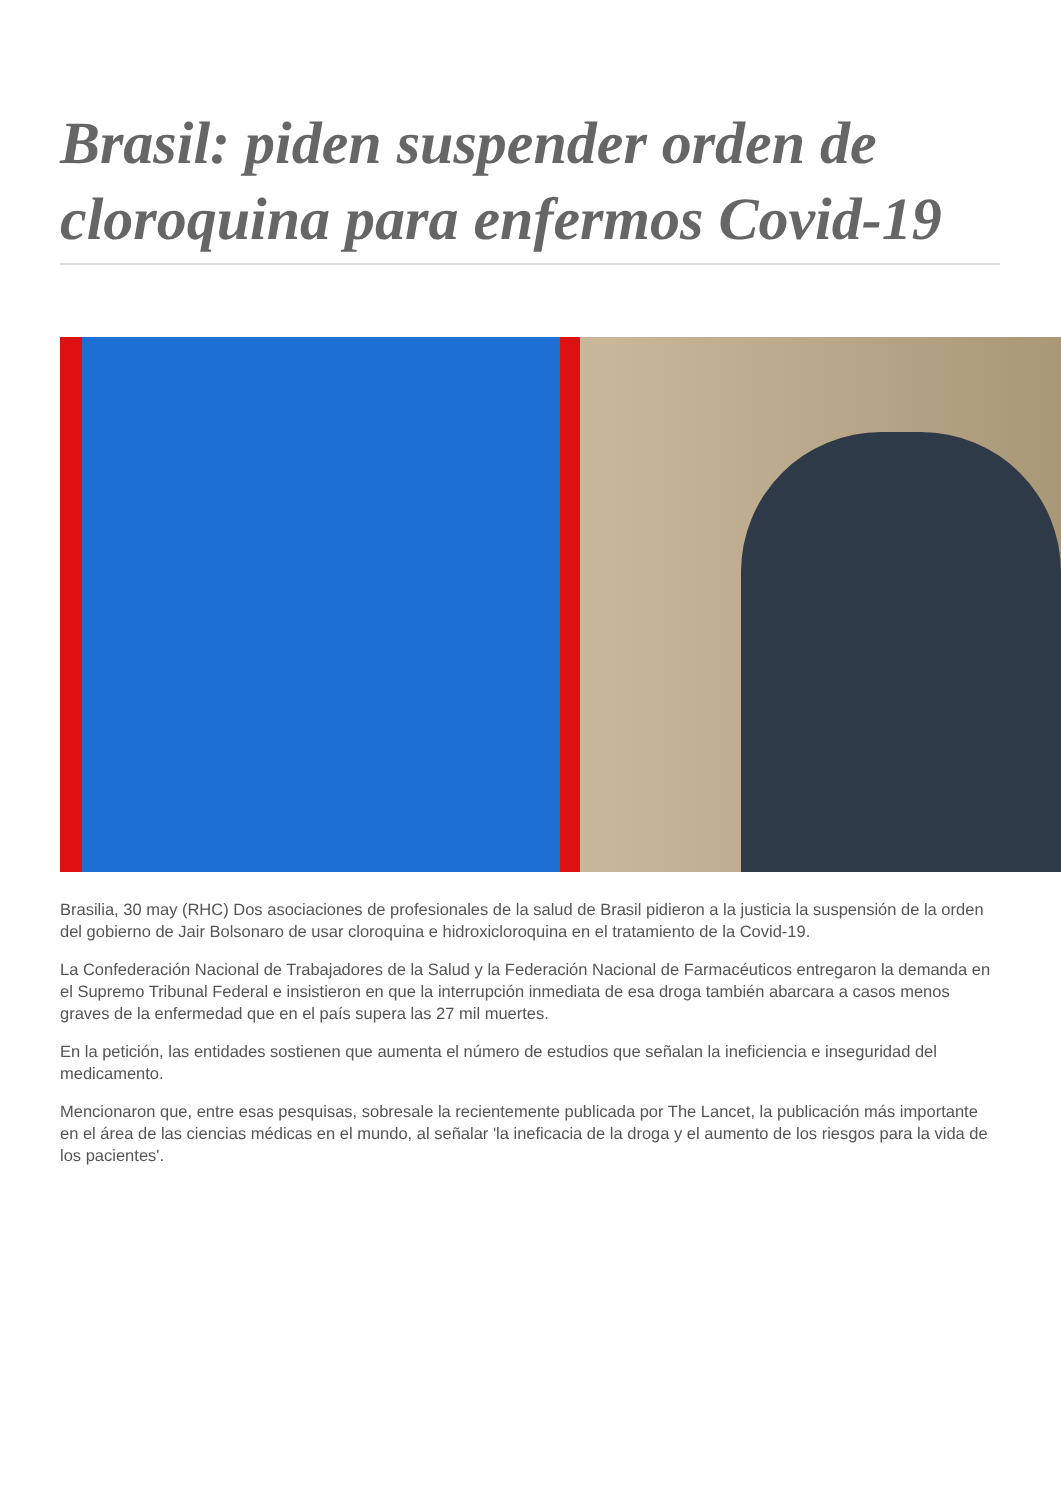Brasil: piden suspender orden de cloroquina para enfermos Covid-19
Brasilia, 30 may (RHC) Dos asociaciones de profesionales de la salud de Brasil pidieron a la justicia la suspensión de la orden del gobierno de Jair Bolsonaro de usar cloroquina e hidroxicloroquina en el tratamiento de la Covid-19.
La Confederación Nacional de Trabajadores de la Salud y la Federación Nacional de Farmacéuticos entregaron la demanda en el Supremo Tribunal Federal e insistieron en que la interrupción inmediata de esa droga también abarcara a casos menos graves de la enfermedad que en el país supera las 27 mil muertes.
En la petición, las entidades sostienen que aumenta el número de estudios que señalan la ineficiencia e inseguridad del medicamento.
Mencionaron que, entre esas pesquisas, sobresale la recientemente publicada por The Lancet, la publicación más importante en el área de las ciencias médicas en el mundo, al señalar 'la ineficacia de la droga y el aumento de los riesgos para la vida de los pacientes'.